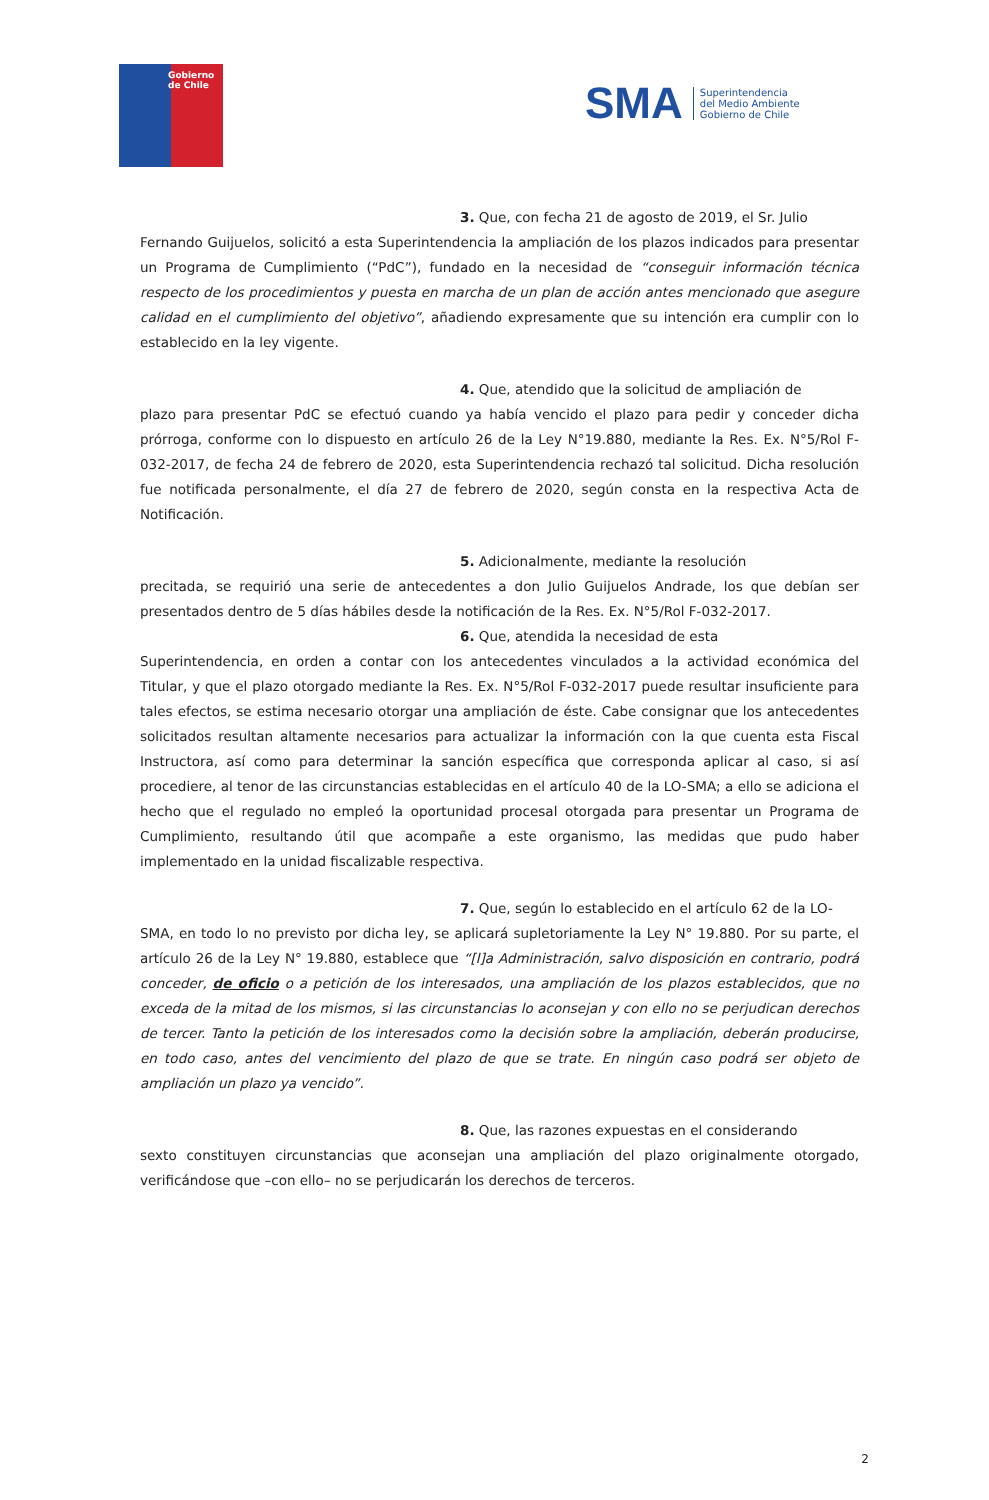Gobierno
de Chile
SMA Superintendencia
del Medio Ambiente
Gobierno de Chile
3. Que, con fecha 21 de agosto de 2019, el Sr. Julio
Fernando Guijuelos, solicitó a esta Superintendencia la ampliación de los plazos indicados para presentar un Programa de Cumplimiento (“PdC”), fundado en la necesidad de “conseguir información técnica respecto de los procedimientos y puesta en marcha de un plan de acción antes mencionado que asegure calidad en el cumplimiento del objetivo”, añadiendo expresamente que su intención era cumplir con lo establecido en la ley vigente.
4. Que, atendido que la solicitud de ampliación de
plazo para presentar PdC se efectuó cuando ya había vencido el plazo para pedir y conceder dicha prórroga, conforme con lo dispuesto en artículo 26 de la Ley N°19.880, mediante la Res. Ex. N°5/Rol F-032-2017, de fecha 24 de febrero de 2020, esta Superintendencia rechazó tal solicitud. Dicha resolución fue notificada personalmente, el día 27 de febrero de 2020, según consta en la respectiva Acta de Notificación.
5. Adicionalmente, mediante la resolución
precitada, se requirió una serie de antecedentes a don Julio Guijuelos Andrade, los que debían ser presentados dentro de 5 días hábiles desde la notificación de la Res. Ex. N°5/Rol F-032-2017.
6. Que, atendida la necesidad de esta
Superintendencia, en orden a contar con los antecedentes vinculados a la actividad económica del Titular, y que el plazo otorgado mediante la Res. Ex. N°5/Rol F-032-2017 puede resultar insuficiente para tales efectos, se estima necesario otorgar una ampliación de éste. Cabe consignar que los antecedentes solicitados resultan altamente necesarios para actualizar la información con la que cuenta esta Fiscal Instructora, así como para determinar la sanción específica que corresponda aplicar al caso, si así procediere, al tenor de las circunstancias establecidas en el artículo 40 de la LO-SMA; a ello se adiciona el hecho que el regulado no empleó la oportunidad procesal otorgada para presentar un Programa de Cumplimiento, resultando útil que acompañe a este organismo, las medidas que pudo haber implementado en la unidad fiscalizable respectiva.
7. Que, según lo establecido en el artículo 62 de la LO-
SMA, en todo lo no previsto por dicha ley, se aplicará supletoriamente la Ley N° 19.880. Por su parte, el artículo 26 de la Ley N° 19.880, establece que “[l]a Administración, salvo disposición en contrario, podrá conceder, de oficio o a petición de los interesados, una ampliación de los plazos establecidos, que no exceda de la mitad de los mismos, si las circunstancias lo aconsejan y con ello no se perjudican derechos de tercer. Tanto la petición de los interesados como la decisión sobre la ampliación, deberán producirse, en todo caso, antes del vencimiento del plazo de que se trate. En ningún caso podrá ser objeto de ampliación un plazo ya vencido”.
8. Que, las razones expuestas en el considerando
sexto constituyen circunstancias que aconsejan una ampliación del plazo originalmente otorgado, verificándose que –con ello– no se perjudicarán los derechos de terceros.
2